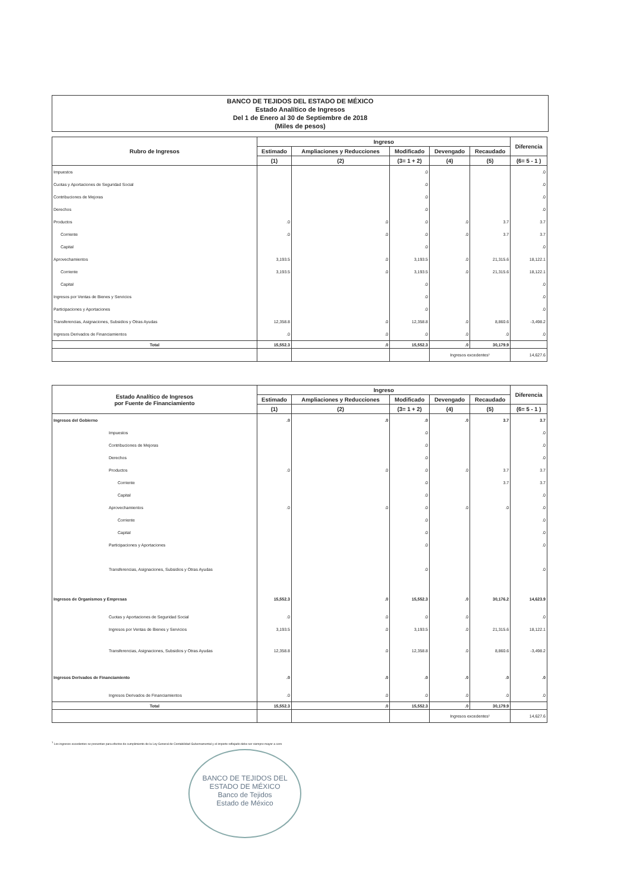BANCO DE TEJIDOS DEL ESTADO DE MÉXICO
Estado Analítico de Ingresos
Del 1 de Enero al 30 de Septiembre de 2018
(Miles de pesos)
| Rubro de Ingresos | Ingreso | | | | | Diferencia |
| --- | --- | --- | --- | --- | --- | --- |
| | Estimado | Ampliaciones y Reducciones | Modificado | Devengado | Recaudado | |
| | (1) | (2) | (3= 1 + 2) | (4) | (5) | (6= 5 - 1 ) |
| Impuestos | | | .0 | | | .0 |
| Cuotas y Aportaciones de Seguridad Social | | | .0 | | | .0 |
| Contribuciones de Mejoras | | | .0 | | | .0 |
| Derechos | | | .0 | | | .0 |
| Productos | .0 | .0 | .0 | .0 | 3.7 | 3.7 |
| Corriente | .0 | .0 | .0 | .0 | 3.7 | 3.7 |
| Capital | | | .0 | | | .0 |
| Aprovechamientos | 3,193.5 | .0 | 3,193.5 | .0 | 21,315.6 | 18,122.1 |
| Corriente | 3,193.5 | .0 | 3,193.5 | .0 | 21,315.6 | 18,122.1 |
| Capital | | | .0 | | | .0 |
| Ingresos por Ventas de Bienes y Servicios | | | .0 | | | .0 |
| Participaciones y Aportaciones | | | .0 | | | .0 |
| Transferencias, Asignaciones, Subsidios y Otras Ayudas | 12,358.8 | .0 | 12,358.8 | .0 | 8,860.6 | -3,498.2 |
| Ingresos Derivados de Financiamientos | .0 | .0 | .0 | .0 | .0 | .0 |
| Total | 15,552.3 | .0 | 15,552.3 | .0 | 30,179.9 | |
| | | | | Ingresos excedentes¹ | | 14,627.6 |
| Estado Analítico de Ingresos por Fuente de Financiamiento | Ingreso | | | | | Diferencia |
| --- | --- | --- | --- | --- | --- | --- |
| | Estimado | Ampliaciones y Reducciones | Modificado | Devengado | Recaudado | |
| | (1) | (2) | (3= 1 + 2) | (4) | (5) | (6= 5 - 1 ) |
| Ingresos del Gobierno | .0 | .0 | .0 | .0 | 3.7 | 3.7 |
| Impuestos | | | .0 | | | .0 |
| Contribuciones de Mejoras | | | .0 | | | .0 |
| Derechos | | | .0 | | | .0 |
| Productos | .0 | .0 | .0 | .0 | 3.7 | 3.7 |
| Corriente | | | .0 | | 3.7 | 3.7 |
| Capital | | | .0 | | | .0 |
| Aprovechamientos | .0 | .0 | .0 | .0 | .0 | .0 |
| Corriente | | | .0 | | | .0 |
| Capital | | | .0 | | | .0 |
| Participaciones y Aportaciones | | | .0 | | | .0 |
| Transferencias, Asignaciones, Subsidios y Otras Ayudas | | | .0 | | | .0 |
| Ingresos de Organismos y Empresas | 15,552.3 | .0 | 15,552.3 | .0 | 30,176.2 | 14,623.9 |
| Cuotas y Aportaciones de Seguridad Social | .0 | .0 | .0 | .0 | | .0 |
| Ingresos por Ventas de Bienes y Servicios | 3,193.5 | .0 | 3,193.5 | .0 | 21,315.6 | 18,122.1 |
| Transferencias, Asignaciones, Subsidios y Otras Ayudas | 12,358.8 | .0 | 12,358.8 | .0 | 8,860.6 | -3,498.2 |
| Ingresos Derivados de Financiamiento | .0 | .0 | .0 | .0 | .0 | .0 |
| Ingresos Derivados de Financiamientos | .0 | .0 | .0 | .0 | .0 | .0 |
| Total | 15,552.3 | .0 | 15,552.3 | .0 | 30,179.9 | |
| | | | | Ingresos excedentes¹ | | 14,627.6 |
<sup>1</sup> Los ingresos excedentes se presentan para efectos de cumplimiento de la Ley General de Contabilidad Gubernamental y el importe reflejado debe ser siempre mayor a cero
BANCO DE TEJIDOS DEL ESTADO DE MÉXICO
Banco de Tejidos
Estado de México